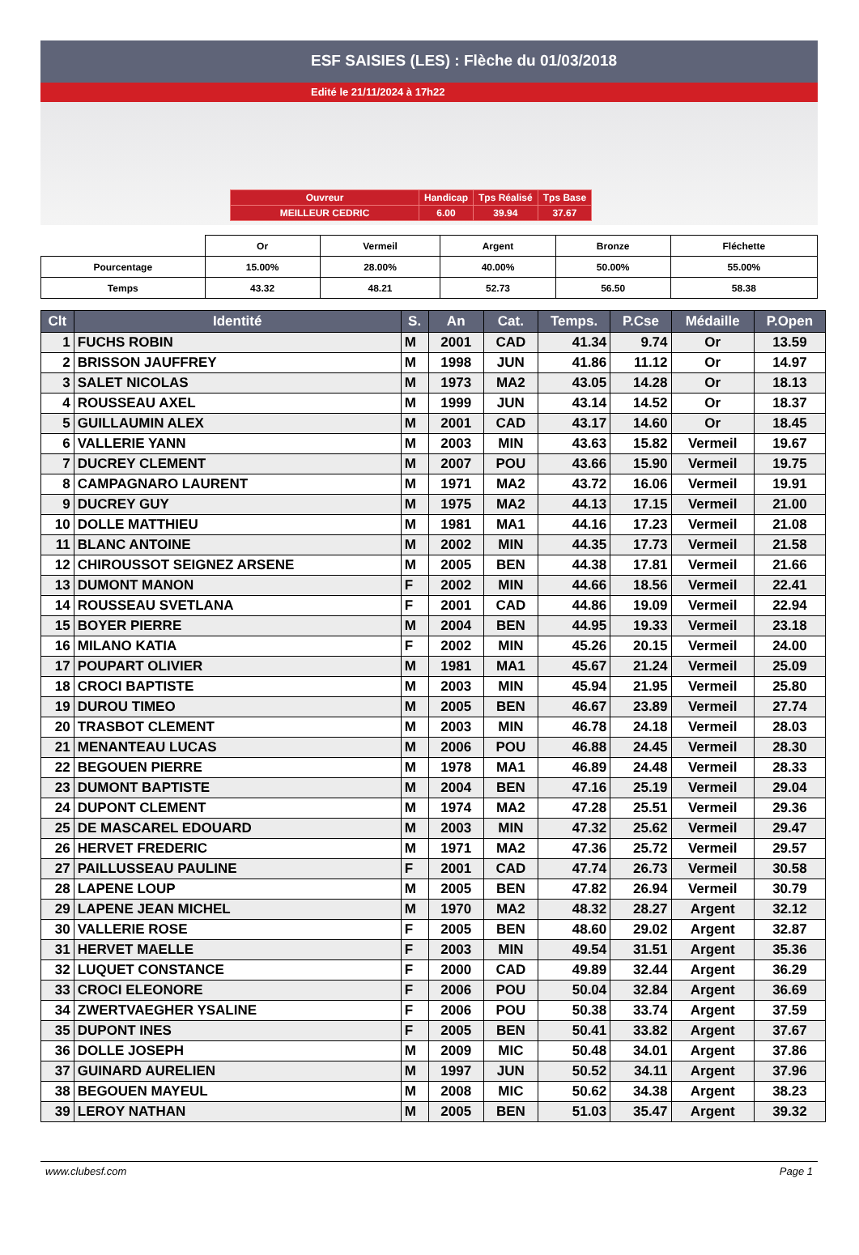ESF SAISIES (LES) : Flèche du 01/03/2018
Edité le 21/11/2024 à 17h22
| Ouvreur | Handicap | Tps Réalisé | Tps Base |
| MEILLEUR CEDRIC | 6.00 | 39.94 | 37.67 |
| | Or | Vermeil | Argent | Bronze | Fléchette |
| Pourcentage | 15.00% | 28.00% | 40.00% | 50.00% | 55.00% |
| Temps | 43.32 | 48.21 | 52.73 | 56.50 | 58.38 |
| Clt | Identité | S. | An | Cat. | Temps. | P.Cse | Médaille | P.Open |
| --- | --- | --- | --- | --- | --- | --- | --- | --- |
| 1 | FUCHS ROBIN | M | 2001 | CAD | 41.34 | 9.74 | Or | 13.59 |
| 2 | BRISSON JAUFFREY | M | 1998 | JUN | 41.86 | 11.12 | Or | 14.97 |
| 3 | SALET NICOLAS | M | 1973 | MA2 | 43.05 | 14.28 | Or | 18.13 |
| 4 | ROUSSEAU AXEL | M | 1999 | JUN | 43.14 | 14.52 | Or | 18.37 |
| 5 | GUILLAUMIN ALEX | M | 2001 | CAD | 43.17 | 14.60 | Or | 18.45 |
| 6 | VALLERIE YANN | M | 2003 | MIN | 43.63 | 15.82 | Vermeil | 19.67 |
| 7 | DUCREY CLEMENT | M | 2007 | POU | 43.66 | 15.90 | Vermeil | 19.75 |
| 8 | CAMPAGNARO LAURENT | M | 1971 | MA2 | 43.72 | 16.06 | Vermeil | 19.91 |
| 9 | DUCREY GUY | M | 1975 | MA2 | 44.13 | 17.15 | Vermeil | 21.00 |
| 10 | DOLLE MATTHIEU | M | 1981 | MA1 | 44.16 | 17.23 | Vermeil | 21.08 |
| 11 | BLANC ANTOINE | M | 2002 | MIN | 44.35 | 17.73 | Vermeil | 21.58 |
| 12 | CHIROUSSOT SEIGNEZ ARSENE | M | 2005 | BEN | 44.38 | 17.81 | Vermeil | 21.66 |
| 13 | DUMONT MANON | F | 2002 | MIN | 44.66 | 18.56 | Vermeil | 22.41 |
| 14 | ROUSSEAU SVETLANA | F | 2001 | CAD | 44.86 | 19.09 | Vermeil | 22.94 |
| 15 | BOYER PIERRE | M | 2004 | BEN | 44.95 | 19.33 | Vermeil | 23.18 |
| 16 | MILANO KATIA | F | 2002 | MIN | 45.26 | 20.15 | Vermeil | 24.00 |
| 17 | POUPART OLIVIER | M | 1981 | MA1 | 45.67 | 21.24 | Vermeil | 25.09 |
| 18 | CROCI BAPTISTE | M | 2003 | MIN | 45.94 | 21.95 | Vermeil | 25.80 |
| 19 | DUROU TIMEO | M | 2005 | BEN | 46.67 | 23.89 | Vermeil | 27.74 |
| 20 | TRASBOT CLEMENT | M | 2003 | MIN | 46.78 | 24.18 | Vermeil | 28.03 |
| 21 | MENANTEAU LUCAS | M | 2006 | POU | 46.88 | 24.45 | Vermeil | 28.30 |
| 22 | BEGOUEN PIERRE | M | 1978 | MA1 | 46.89 | 24.48 | Vermeil | 28.33 |
| 23 | DUMONT BAPTISTE | M | 2004 | BEN | 47.16 | 25.19 | Vermeil | 29.04 |
| 24 | DUPONT CLEMENT | M | 1974 | MA2 | 47.28 | 25.51 | Vermeil | 29.36 |
| 25 | DE MASCAREL EDOUARD | M | 2003 | MIN | 47.32 | 25.62 | Vermeil | 29.47 |
| 26 | HERVET FREDERIC | M | 1971 | MA2 | 47.36 | 25.72 | Vermeil | 29.57 |
| 27 | PAILLUSSEAU PAULINE | F | 2001 | CAD | 47.74 | 26.73 | Vermeil | 30.58 |
| 28 | LAPENE LOUP | M | 2005 | BEN | 47.82 | 26.94 | Vermeil | 30.79 |
| 29 | LAPENE JEAN MICHEL | M | 1970 | MA2 | 48.32 | 28.27 | Argent | 32.12 |
| 30 | VALLERIE ROSE | F | 2005 | BEN | 48.60 | 29.02 | Argent | 32.87 |
| 31 | HERVET MAELLE | F | 2003 | MIN | 49.54 | 31.51 | Argent | 35.36 |
| 32 | LUQUET CONSTANCE | F | 2000 | CAD | 49.89 | 32.44 | Argent | 36.29 |
| 33 | CROCI ELEONORE | F | 2006 | POU | 50.04 | 32.84 | Argent | 36.69 |
| 34 | ZWERTVAEGHER YSALINE | F | 2006 | POU | 50.38 | 33.74 | Argent | 37.59 |
| 35 | DUPONT INES | F | 2005 | BEN | 50.41 | 33.82 | Argent | 37.67 |
| 36 | DOLLE JOSEPH | M | 2009 | MIC | 50.48 | 34.01 | Argent | 37.86 |
| 37 | GUINARD AURELIEN | M | 1997 | JUN | 50.52 | 34.11 | Argent | 37.96 |
| 38 | BEGOUEN MAYEUL | M | 2008 | MIC | 50.62 | 34.38 | Argent | 38.23 |
| 39 | LEROY NATHAN | M | 2005 | BEN | 51.03 | 35.47 | Argent | 39.32 |
www.clubesf.com Page 1